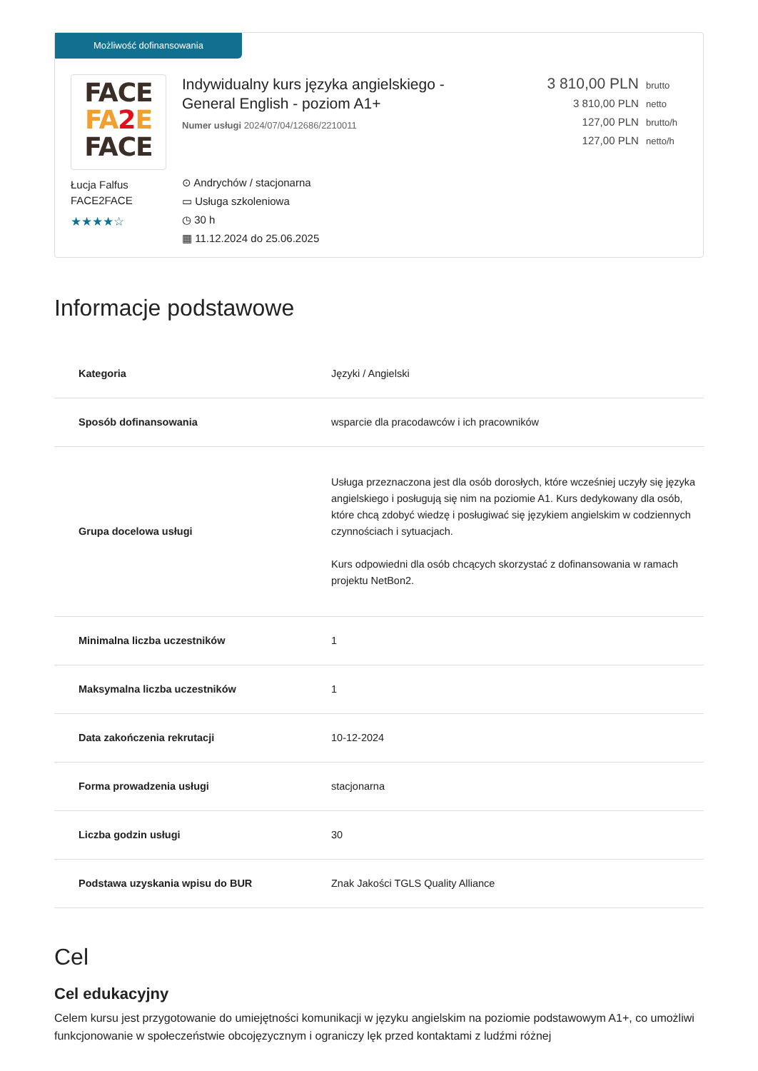Możliwość dofinansowania
FACE
FA 2 E
FACE
Łucja Falfus
FACE2FACE
★★★★☆
Indywidualny kurs języka angielskiego -
General English - poziom A1+
Numer usługi 2024/07/04/12686/2210011
⊙ Andrychów / stacjonarna
▭ Usługa szkoleniowa
◷ 30 h
▦ 11.12.2024 do 25.06.2025
3 810,00 PLN brutto
3 810,00 PLN netto
127,00 PLN brutto/h
127,00 PLN netto/h
Informacje podstawowe
| Kategoria | Języki / Angielski |
| Sposób dofinansowania | wsparcie dla pracodawców i ich pracowników |
| Grupa docelowa usługi | Usługa przeznaczona jest dla osób dorosłych, które wcześniej uczyły się języka angielskiego i posługują się nim na poziomie A1. Kurs dedykowany dla osób, które chcą zdobyć wiedzę i posługiwać się językiem angielskim w codziennych czynnościach i sytuacjach. Kurs odpowiedni dla osób chcących skorzystać z dofinansowania w ramach projektu NetBon2. |
| Minimalna liczba uczestników | 1 |
| Maksymalna liczba uczestników | 1 |
| Data zakończenia rekrutacji | 10-12-2024 |
| Forma prowadzenia usługi | stacjonarna |
| Liczba godzin usługi | 30 |
| Podstawa uzyskania wpisu do BUR | Znak Jakości TGLS Quality Alliance |
Cel
Cel edukacyjny
Celem kursu jest przygotowanie do umiejętności komunikacji w języku angielskim na poziomie podstawowym A1+, co umożliwi funkcjonowanie w społeczeństwie obcojęzycznym i ograniczy lęk przed kontaktami z ludźmi różnej